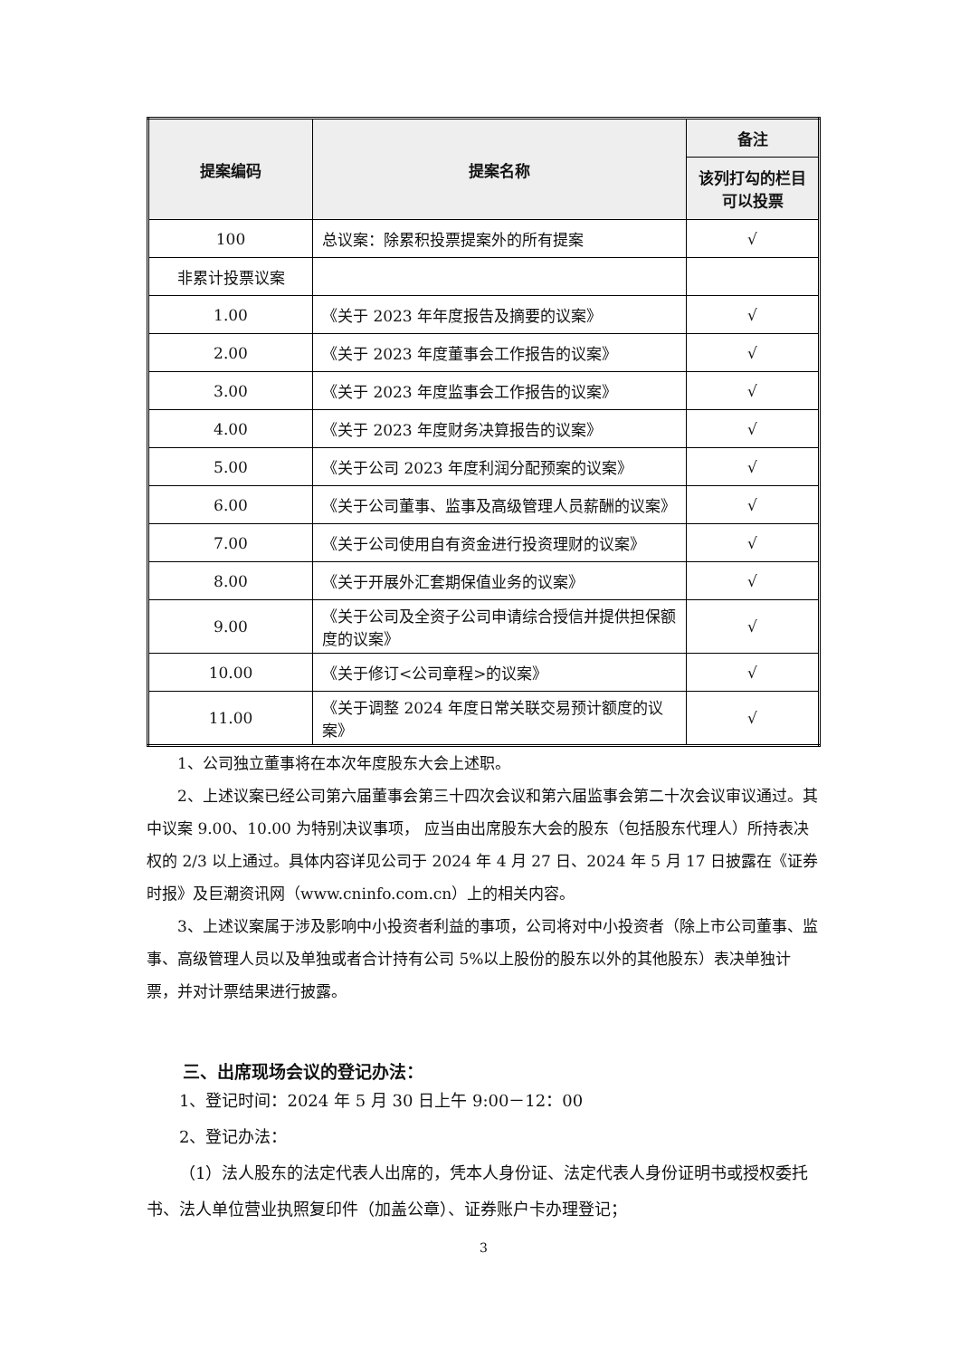| 提案编码 | 提案名称 | 备注 |
| --- | --- | --- |
| | | 该列打勾的栏目可以投票 |
| 100 | 总议案：除累积投票提案外的所有提案 | √ |
| 非累计投票议案 | | |
| 1.00 | 《关于 2023 年年度报告及摘要的议案》 | √ |
| 2.00 | 《关于 2023 年度董事会工作报告的议案》 | √ |
| 3.00 | 《关于 2023 年度监事会工作报告的议案》 | √ |
| 4.00 | 《关于 2023 年度财务决算报告的议案》 | √ |
| 5.00 | 《关于公司 2023 年度利润分配预案的议案》 | √ |
| 6.00 | 《关于公司董事、监事及高级管理人员薪酬的议案》 | √ |
| 7.00 | 《关于公司使用自有资金进行投资理财的议案》 | √ |
| 8.00 | 《关于开展外汇套期保值业务的议案》 | √ |
| 9.00 | 《关于公司及全资子公司申请综合授信并提供担保额度的议案》 | √ |
| 10.00 | 《关于修订<公司章程>的议案》 | √ |
| 11.00 | 《关于调整 2024 年度日常关联交易预计额度的议案》 | √ |
1、公司独立董事将在本次年度股东大会上述职。
2、上述议案已经公司第六届董事会第三十四次会议和第六届监事会第二十次会议审议通过。其中议案 9.00、10.00 为特别决议事项， 应当由出席股东大会的股东（包括股东代理人）所持表决权的 2/3 以上通过。具体内容详见公司于 2024 年 4 月 27 日、2024 年 5 月 17 日披露在《证券时报》及巨潮资讯网（www.cninfo.com.cn）上的相关内容。
3、上述议案属于涉及影响中小投资者利益的事项，公司将对中小投资者（除上市公司董事、监事、高级管理人员以及单独或者合计持有公司 5%以上股份的股东以外的其他股东）表决单独计票，并对计票结果进行披露。
三、出席现场会议的登记办法：
1、登记时间：2024 年 5 月 30 日上午 9:00－12：00
2、登记办法：
（1）法人股东的法定代表人出席的，凭本人身份证、法定代表人身份证明书或授权委托书、法人单位营业执照复印件（加盖公章）、证券账户卡办理登记；
3